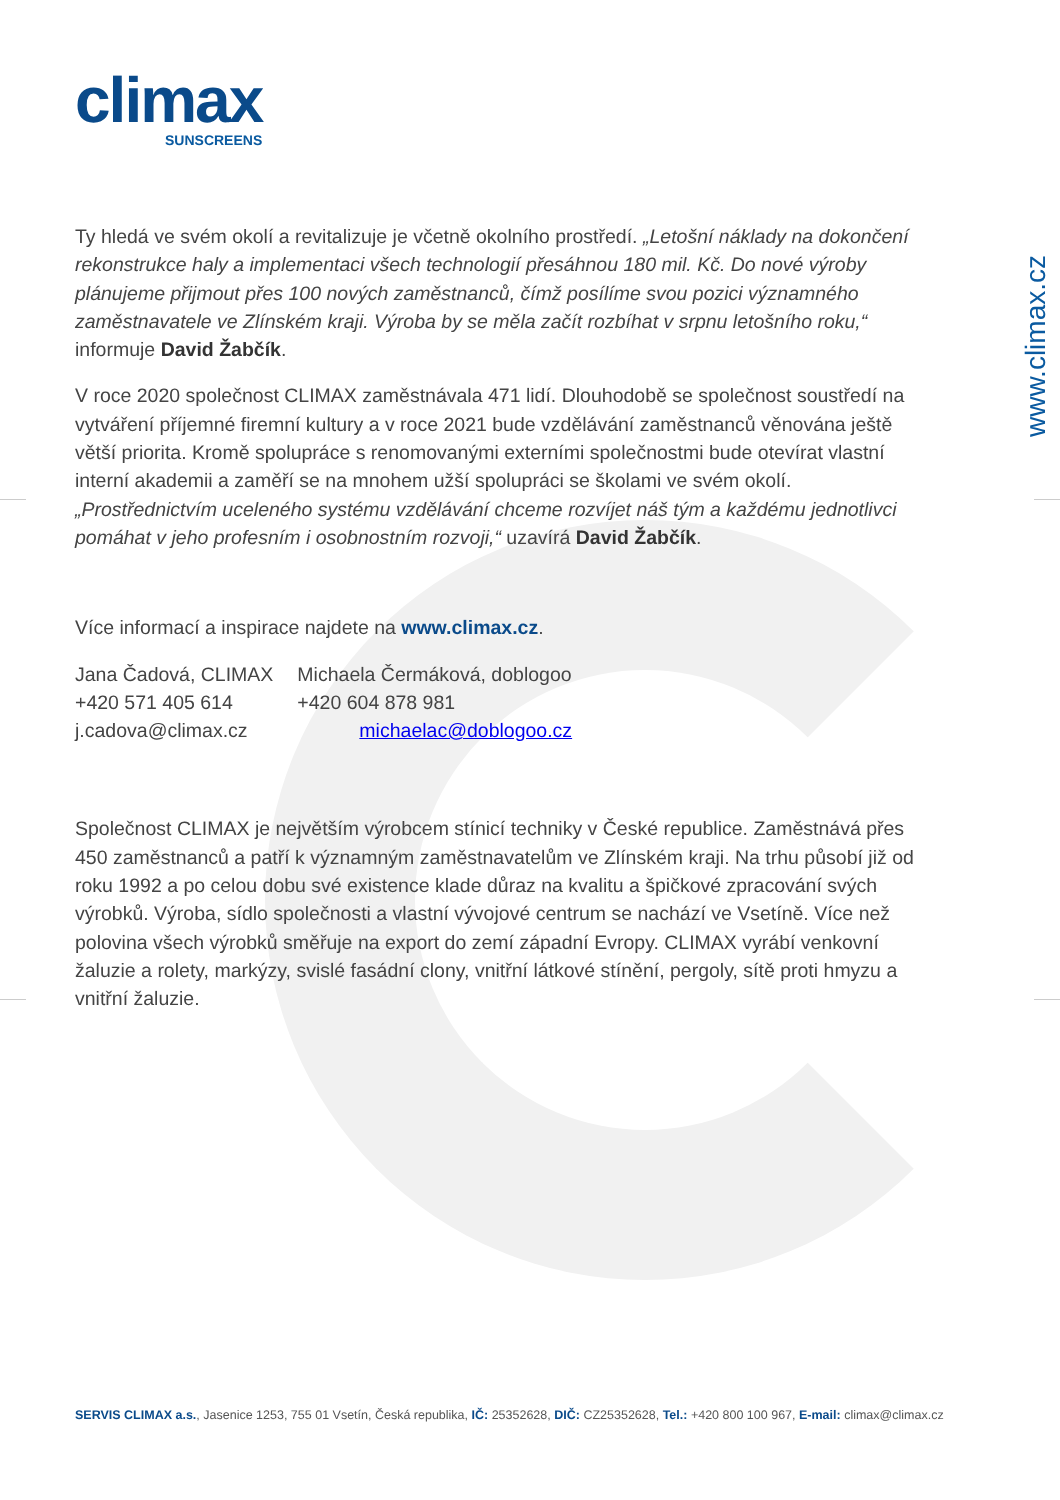climax
SUNSCREENS
www.climax.cz
Ty hledá ve svém okolí a revitalizuje je včetně okolního prostředí. „Letošní náklady na dokončení rekonstrukce haly a implementaci všech technologií přesáhnou 180 mil. Kč. Do nové výroby plánujeme přijmout přes 100 nových zaměstnanců, čímž posílíme svou pozici významného zaměstnavatele ve Zlínském kraji. Výroba by se měla začít rozbíhat v srpnu letošního roku,“ informuje David Žabčík.
V roce 2020 společnost CLIMAX zaměstnávala 471 lidí. Dlouhodobě se společnost soustředí na vytváření příjemné firemní kultury a v roce 2021 bude vzdělávání zaměstnanců věnována ještě větší priorita. Kromě spolupráce s renomovanými externími společnostmi bude otevírat vlastní interní akademii a zaměří se na mnohem užší spolupráci se školami ve svém okolí. „Prostřednictvím uceleného systému vzdělávání chceme rozvíjet náš tým a každému jednotlivci pomáhat v jeho profesním i osobnostním rozvoji,“ uzavírá David Žabčík.
Více informací a inspirace najdete na www.climax.cz.
Jana Čadová, CLIMAX
+420 571 405 614
j.cadova@climax.cz
Michaela Čermáková, doblogoo
+420 604 878 981
michaelac@doblogoo.cz
Společnost CLIMAX je největším výrobcem stínicí techniky v České republice. Zaměstnává přes 450 zaměstnanců a patří k významným zaměstnavatelům ve Zlínském kraji. Na trhu působí již od roku 1992 a po celou dobu své existence klade důraz na kvalitu a špičkové zpracování svých výrobků. Výroba, sídlo společnosti a vlastní vývojové centrum se nachází ve Vsetíně. Více než polovina všech výrobků směřuje na export do zemí západní Evropy. CLIMAX vyrábí venkovní žaluzie a rolety, markýzy, svislé fasádní clony, vnitřní látkové stínění, pergoly, sítě proti hmyzu a vnitřní žaluzie.
SERVIS CLIMAX a.s., Jasenice 1253, 755 01 Vsetín, Česká republika, IČ: 25352628, DIČ: CZ25352628, Tel.: +420 800 100 967, E-mail: climax@climax.cz